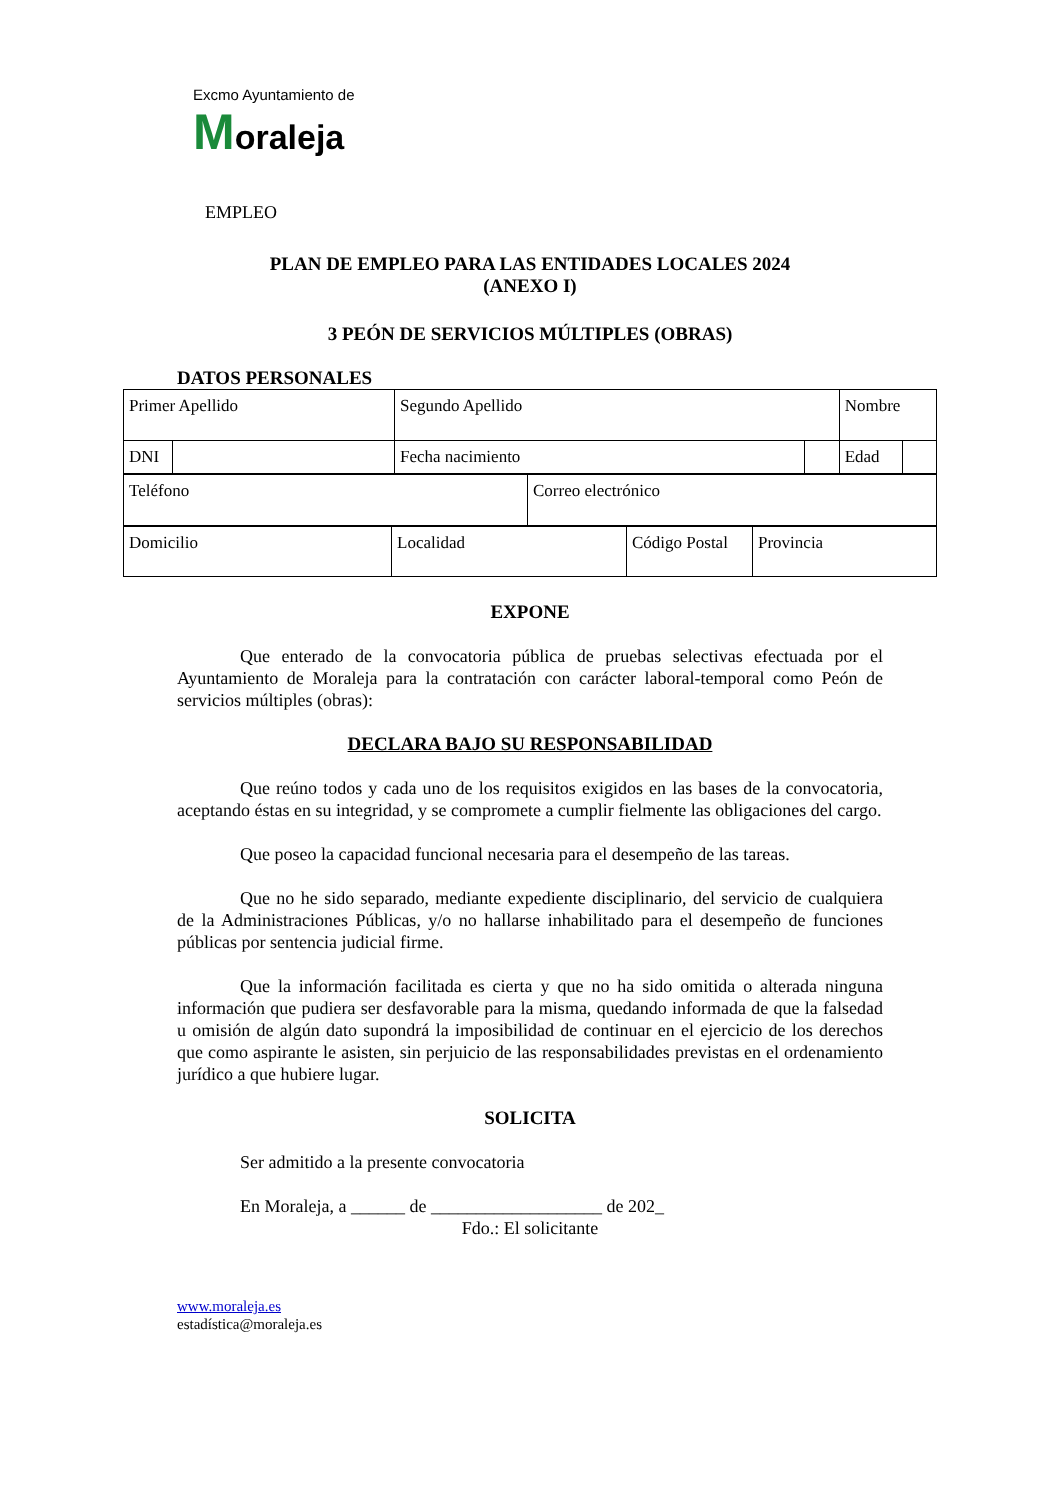Excmo Ayuntamiento de
Moraleja
EMPLEO
PLAN DE EMPLEO PARA LAS ENTIDADES LOCALES 2024
(ANEXO I)
3 PEÓN DE SERVICIOS MÚLTIPLES (OBRAS)
DATOS PERSONALES
| Primer Apellido | | Segundo Apellido | | Nombre | |
| DNI | | Fecha nacimiento | | Edad | |
| Teléfono | Correo electrónico |
| Domicilio | Localidad | Código Postal | Provincia |
EXPONE
Que enterado de la convocatoria pública de pruebas selectivas efectuada por el Ayuntamiento de Moraleja para la contratación con carácter laboral-temporal como Peón de servicios múltiples (obras):
DECLARA BAJO SU RESPONSABILIDAD
Que reúno todos y cada uno de los requisitos exigidos en las bases de la convocatoria, aceptando éstas en su integridad, y se compromete a cumplir fielmente las obligaciones del cargo.
Que poseo la capacidad funcional necesaria para el desempeño de las tareas.
Que no he sido separado, mediante expediente disciplinario, del servicio de cualquiera de la Administraciones Públicas, y/o no hallarse inhabilitado para el desempeño de funciones públicas por sentencia judicial firme.
Que la información facilitada es cierta y que no ha sido omitida o alterada ninguna información que pudiera ser desfavorable para la misma, quedando informada de que la falsedad u omisión de algún dato supondrá la imposibilidad de continuar en el ejercicio de los derechos que como aspirante le asisten, sin perjuicio de las responsabilidades previstas en el ordenamiento jurídico a que hubiere lugar.
SOLICITA
Ser admitido a la presente convocatoria
En Moraleja, a ______ de ___________________ de 202_
Fdo.: El solicitante
www.moraleja.es
estadística@moraleja.es